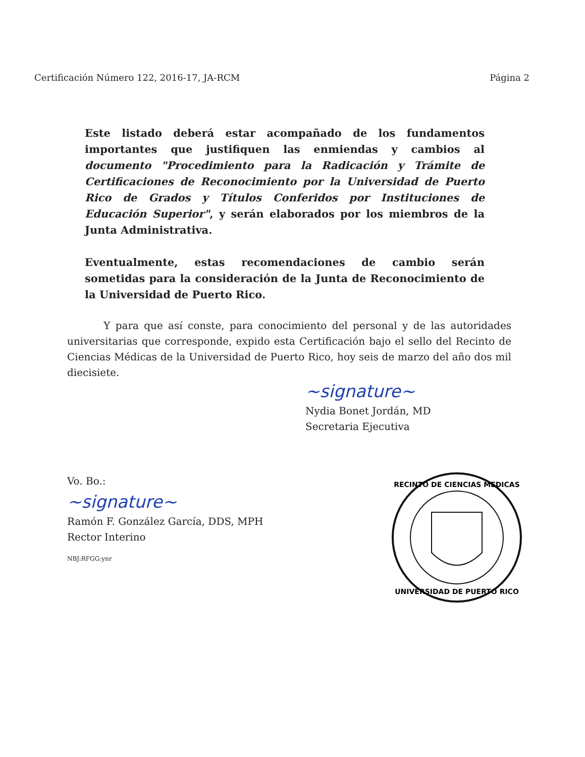Certificación Número 122, 2016-17, JA-RCM Página 2
Este listado deberá estar acompañado de los fundamentos importantes que justifiquen las enmiendas y cambios al documento "Procedimiento para la Radicación y Trámite de Certificaciones de Reconocimiento por la Universidad de Puerto Rico de Grados y Títulos Conferidos por Instituciones de Educación Superior", y serán elaborados por los miembros de la Junta Administrativa.
Eventualmente, estas recomendaciones de cambio serán sometidas para la consideración de la Junta de Reconocimiento de la Universidad de Puerto Rico.
Y para que así conste, para conocimiento del personal y de las autoridades universitarias que corresponde, expido esta Certificación bajo el sello del Recinto de Ciencias Médicas de la Universidad de Puerto Rico, hoy seis de marzo del año dos mil diecisiete.
~signature~
Nydia Bonet Jordán, MD
Secretaria Ejecutiva
Vo. Bo.:
~signature~
Ramón F. González García, DDS, MPH
Rector Interino
NBJ:RFGG:ynr
RECINTO DE CIENCIAS MEDICAS
UNIVERSIDAD DE PUERTO RICO